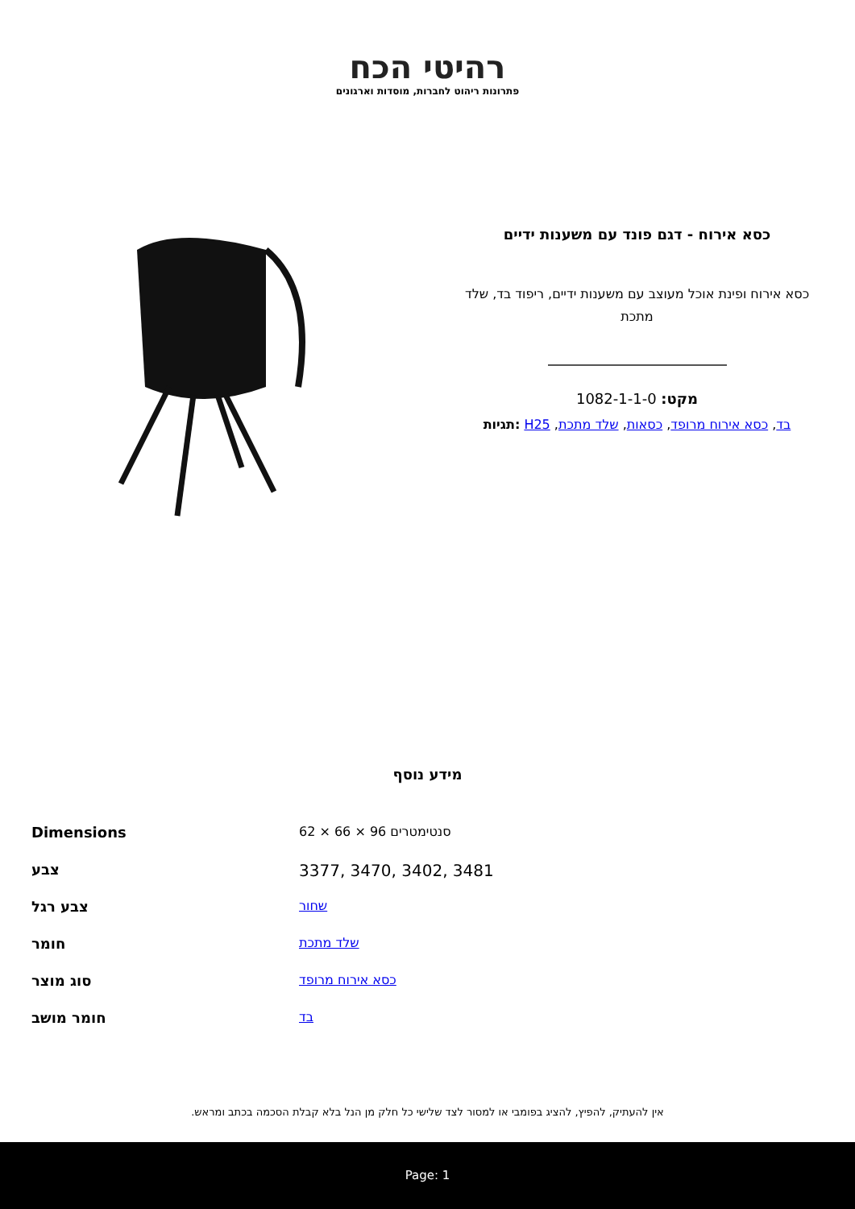רהיטי הכח
פתרונות ריהוט לחברות, מוסדות וארגונים
כסא אירוח - דגם פונד עם משענות ידיים
כסא אירוח ופינת אוכל מעוצב עם משענות ידיים, ריפוד בד, שלד מתכת
מקט: 1082-1-1-0
בד, כסא אירוח מרופד, כסאות, שלד מתכת, H25 :תגיות
מידע נוסף
| Dimensions | 62 × 66 × 96 סנטימטרים |
| צבע | 3377, 3470, 3402, 3481 |
| צבע רגל | שחור |
| חומר | שלד מתכת |
| סוג מוצר | כסא אירוח מרופד |
| חומר מושב | בד |
אין להעתיק, להפיץ, להציג בפומבי או למסור לצד שלישי כל חלק מן הנל בלא קבלת הסכמה בכתב ומראש.
Page: 1